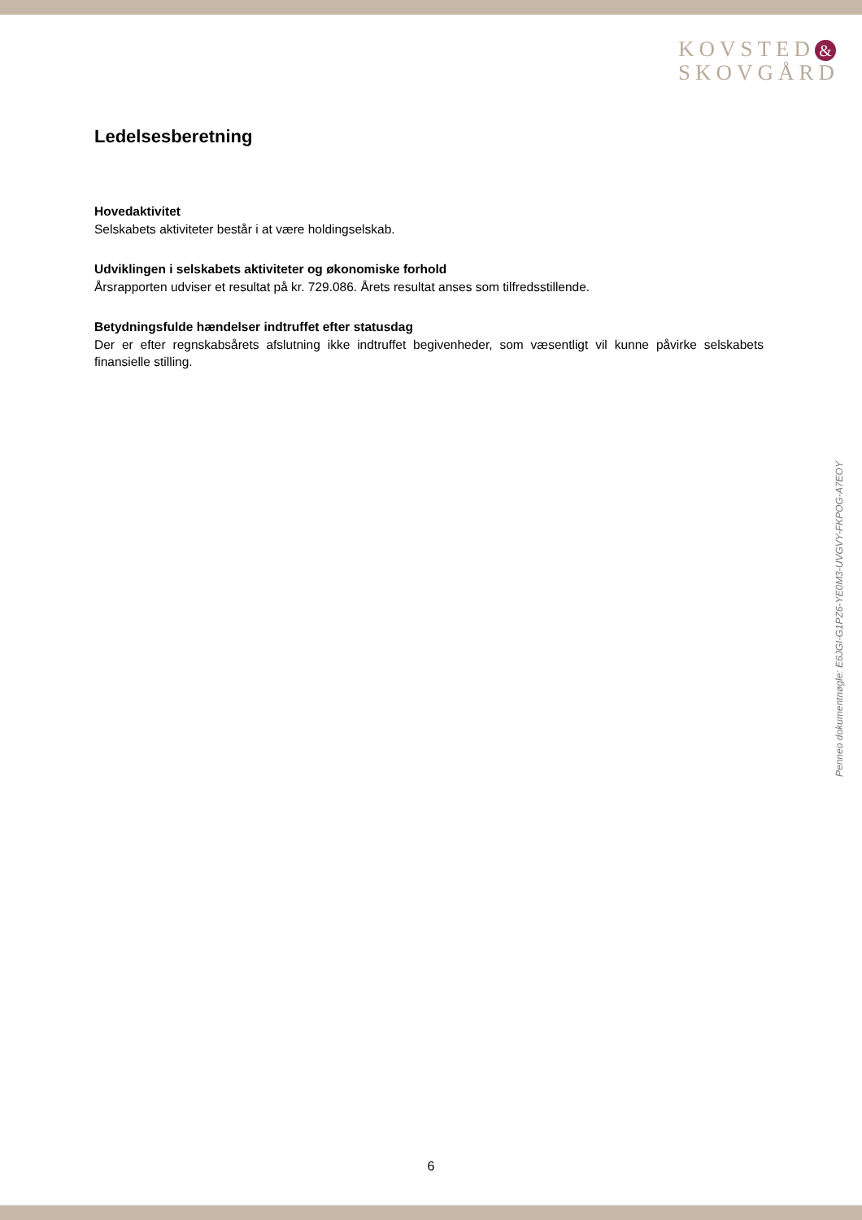KOVSTED &
SKOVGÅRD
Ledelsesberetning
Hovedaktivitet
Selskabets aktiviteter består i at være holdingselskab.
Udviklingen i selskabets aktiviteter og økonomiske forhold
Årsrapporten udviser et resultat på kr. 729.086. Årets resultat anses som tilfredsstillende.
Betydningsfulde hændelser indtruffet efter statusdag
Der er efter regnskabsårets afslutning ikke indtruffet begivenheder, som væsentligt vil kunne påvirke selskabets finansielle stilling.
Penneo dokumentnøgle: E6JGI-G1PZ6-YE0M3-UVGVY-FKPOG-A7EOY
6